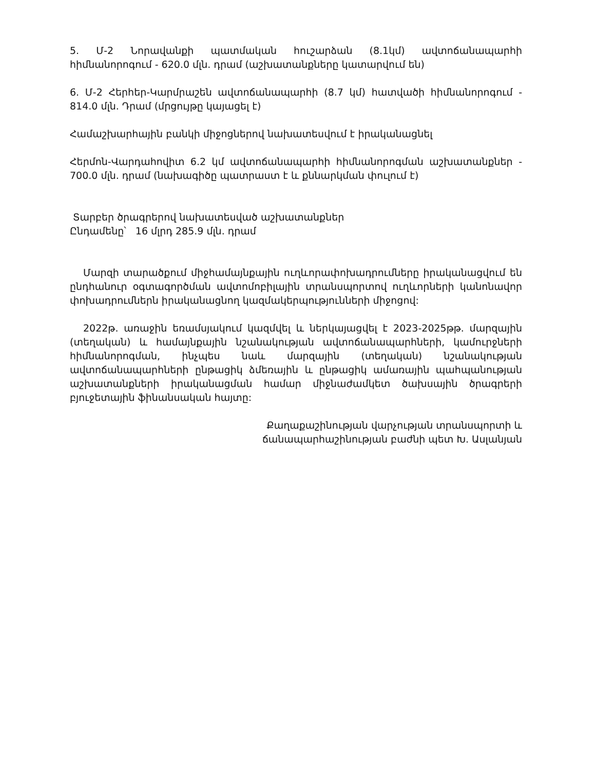5. Մ-2 Նորավանքի պատմական հուշարձան (8.1կմ) ավտոճանապարհի հիմնանորոգում - 620.0 մլն. դրամ (աշխատանքները կատարվում են)
6. Մ-2 Հերհեր-Կարմրաշեն ավտոճանապարհի (8.7 կմ) հատվածի հիմնանորոգում - 814.0 մլն. Դրամ (մրցույթը կայացել է)
Համաշխարհային բանկի միջոցներով նախատեսվում է իրականացնել
Հերմոն-Վարդահովիտ 6.2 կմ ավտոճանապարհի հիմնանորոգման աշխատանքներ - 700.0 մլն. դրամ (նախագիծը պատրաստ է և քննարկման փուլում է)
Տարբեր ծրագրերով նախատեսված աշխատանքներ
Ընդամենը՝ 16 մլրդ 285.9 մլն. դրամ
Մարզի տարածքում միջհամայնքային ուղևորափոխադրումները իրականացվում են ընդհանուր օգտագործման ավտոմոբիլային տրանսպորտով ուղևորների կանոնավոր փոխադրումներն իրականացնող կազմակերպությունների միջոցով:
2022թ. առաջին եռամսյակում կազմվել և ներկայացվել է 2023-2025թթ. մարզային (տեղական) և համայնքային նշանակության ավտոճանապարհների, կամուրջների հիմնանորոգման, ինչպես նաև մարզային (տեղական) նշանակության ավտոճանապարհների ընթացիկ ձմեռային և ընթացիկ ամառային պահպանության աշխատանքների իրականացման համար միջնաժամկետ ծախսային ծրագրերի բյուջետային ֆինանսական հայտը:
Քաղաքաշինության վարչության տրանսպորտի և
ճանապարհաշինության բաժնի պետ Խ. Ասլանյան